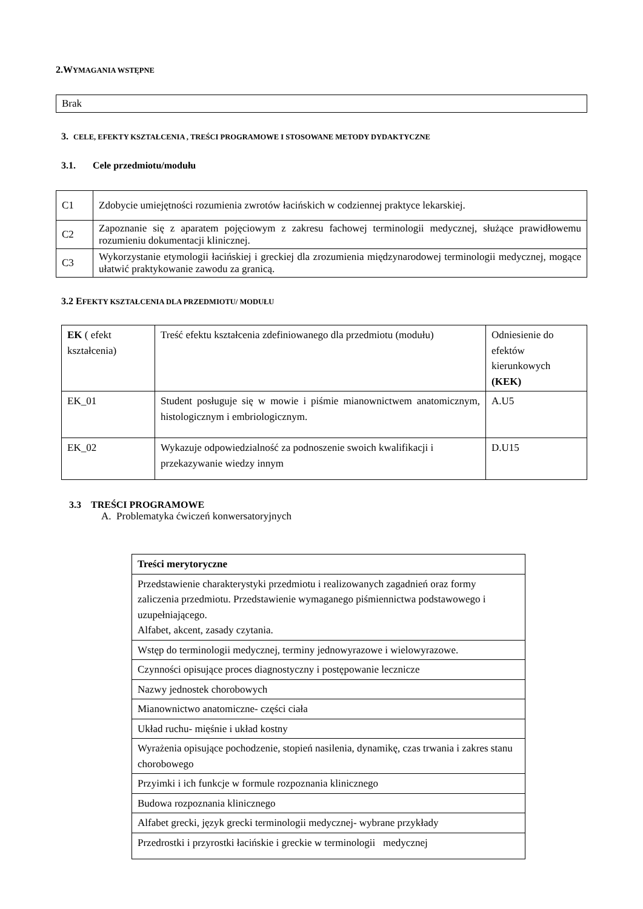2.WYMAGANIA WSTĘPNE
| Brak |
3. CELE, EFEKTY KSZTAŁCENIA , TREŚCI PROGRAMOWE I STOSOWANE METODY DYDAKTYCZNE
3.1. Cele przedmiotu/modułu
| C1 | Zdobycie umiejętności rozumienia zwrotów łacińskich w codziennej praktyce lekarskiej. |
| C2 | Zapoznanie się z aparatem pojęciowym z zakresu fachowej terminologii medycznej, służące prawidłowemu rozumieniu dokumentacji klinicznej. |
| C3 | Wykorzystanie etymologii łacińskiej i greckiej dla zrozumienia międzynarodowej terminologii medycznej, mogące ułatwić praktykowanie zawodu za granicą. |
3.2 EFEKTY KSZTAŁCENIA DLA PRZEDMIOTU/ MODUŁU
| EK ( efekt kształcenia) | Treść efektu kształcenia zdefiniowanego dla przedmiotu (modułu) | Odniesienie do efektów kierunkowych (KEK) |
| EK_01 | Student posługuje się w mowie i piśmie mianownictwem anatomicznym, histologicznym i embriologicznym. | A.U5 |
| EK_02 | Wykazuje odpowiedzialność za podnoszenie swoich kwalifikacji i przekazywanie wiedzy innym | D.U15 |
3.3 TREŚCI PROGRAMOWE
A. Problematyka ćwiczeń konwersatoryjnych
| Treści merytoryczne |
| --- |
| Przedstawienie charakterystyki przedmiotu i realizowanych zagadnień oraz formy zaliczenia przedmiotu. Przedstawienie wymaganego piśmiennictwa podstawowego i uzupełniającego. Alfabet, akcent, zasady czytania. |
| Wstęp do terminologii medycznej, terminy jednowyrazowe i wielowyrazowe. |
| Czynności opisujące proces diagnostyczny i postępowanie lecznicze |
| Nazwy jednostek chorobowych |
| Mianownictwo anatomiczne- części ciała |
| Układ ruchu- mięśnie i układ kostny |
| Wyrażenia opisujące pochodzenie, stopień nasilenia, dynamikę, czas trwania i zakres stanu chorobowego |
| Przyimki i ich funkcje w formule rozpoznania klinicznego |
| Budowa rozpoznania klinicznego |
| Alfabet grecki, język grecki terminologii medycznej- wybrane przykłady |
| Przedrostki i przyrostki łacińskie i greckie w terminologii medycznej |